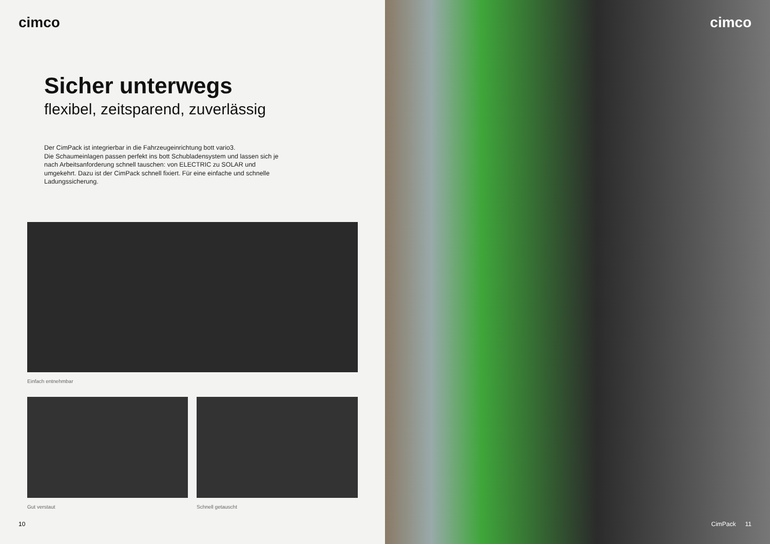cimco
Sicher unterwegs
flexibel, zeitsparend, zuverlässig
Der CimPack ist integrierbar in die Fahrzeugeinrichtung bott vario3.
Die Schaumeinlagen passen perfekt ins bott Schubladensystem und lassen sich je nach Arbeitsanforderung schnell tauschen: von ELECTRIC zu SOLAR und umgekehrt. Dazu ist der CimPack schnell fixiert. Für eine einfache und schnelle Ladungssicherung.
Einfach entnehmbar
Gut verstaut Schnell getauscht
10
cimco
CimPack 11